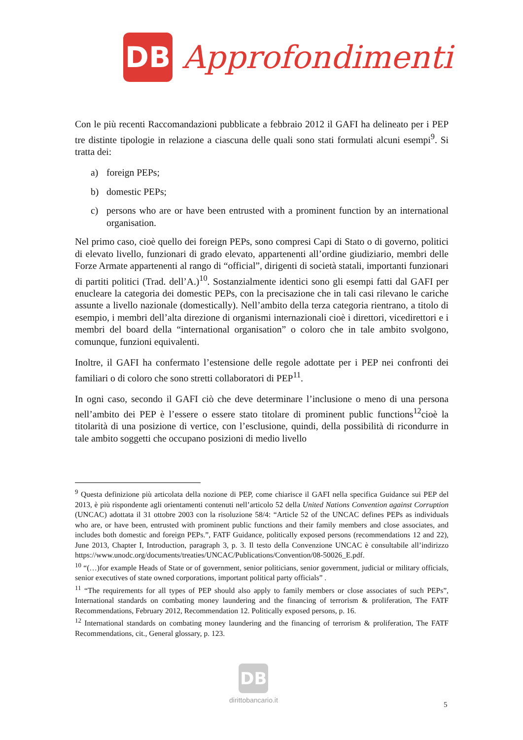DB
Approfondimenti
Con le più recenti Raccomandazioni pubblicate a febbraio 2012 il GAFI ha delineato per i PEP tre distinte tipologie in relazione a ciascuna delle quali sono stati formulati alcuni esempi<sup>9</sup>. Si tratta dei:
a) foreign PEPs;
b) domestic PEPs;
c) persons who are or have been entrusted with a prominent function by an international organisation.
Nel primo caso, cioè quello dei foreign PEPs, sono compresi Capi di Stato o di governo, politici di elevato livello, funzionari di grado elevato, appartenenti all’ordine giudiziario, membri delle Forze Armate appartenenti al rango di “official”, dirigenti di società statali, importanti funzionari di partiti politici (Trad. dell’A.)<sup>10</sup>. Sostanzialmente identici sono gli esempi fatti dal GAFI per enucleare la categoria dei domestic PEPs, con la precisazione che in tali casi rilevano le cariche assunte a livello nazionale (domestically). Nell’ambito della terza categoria rientrano, a titolo di esempio, i membri dell’alta direzione di organismi internazionali cioè i direttori, vicedirettori e i membri del board della “international organisation” o coloro che in tale ambito svolgono, comunque, funzioni equivalenti.
Inoltre, il GAFI ha confermato l’estensione delle regole adottate per i PEP nei confronti dei familiari o di coloro che sono stretti collaboratori di PEP<sup>11</sup>.
In ogni caso, secondo il GAFI ciò che deve determinare l’inclusione o meno di una persona nell’ambito dei PEP è l’essere o essere stato titolare di prominent public functions<sup>12</sup>cioè la titolarità di una posizione di vertice, con l’esclusione, quindi, della possibilità di ricondurre in tale ambito soggetti che occupano posizioni di medio livello
<sup>9</sup> Questa definizione più articolata della nozione di PEP, come chiarisce il GAFI nella specifica Guidance sui PEP del 2013, è più rispondente agli orientamenti contenuti nell’articolo 52 della United Nations Convention against Corruption (UNCAC) adottata il 31 ottobre 2003 con la risoluzione 58/4: “Article 52 of the UNCAC defines PEPs as individuals who are, or have been, entrusted with prominent public functions and their family members and close associates, and includes both domestic and foreign PEPs.”, FATF Guidance, politically exposed persons (recommendations 12 and 22), June 2013, Chapter I, Introduction, paragraph 3, p. 3. Il testo della Convenzione UNCAC è consultabile all’indirizzo https://www.unodc.org/documents/treaties/UNCAC/Publications/Convention/08-50026_E.pdf.
<sup>10</sup> “(…)for example Heads of State or of government, senior politicians, senior government, judicial or military officials, senior executives of state owned corporations, important political party officials” .
<sup>11</sup> “The requirements for all types of PEP should also apply to family members or close associates of such PEPs”, International standards on combating money laundering and the financing of terrorism & proliferation, The FATF Recommendations, February 2012, Recommendation 12. Politically exposed persons, p. 16.
<sup>12</sup> International standards on combating money laundering and the financing of terrorism & proliferation, The FATF Recommendations, cit., General glossary, p. 123.
DB
dirittobancario.it
5